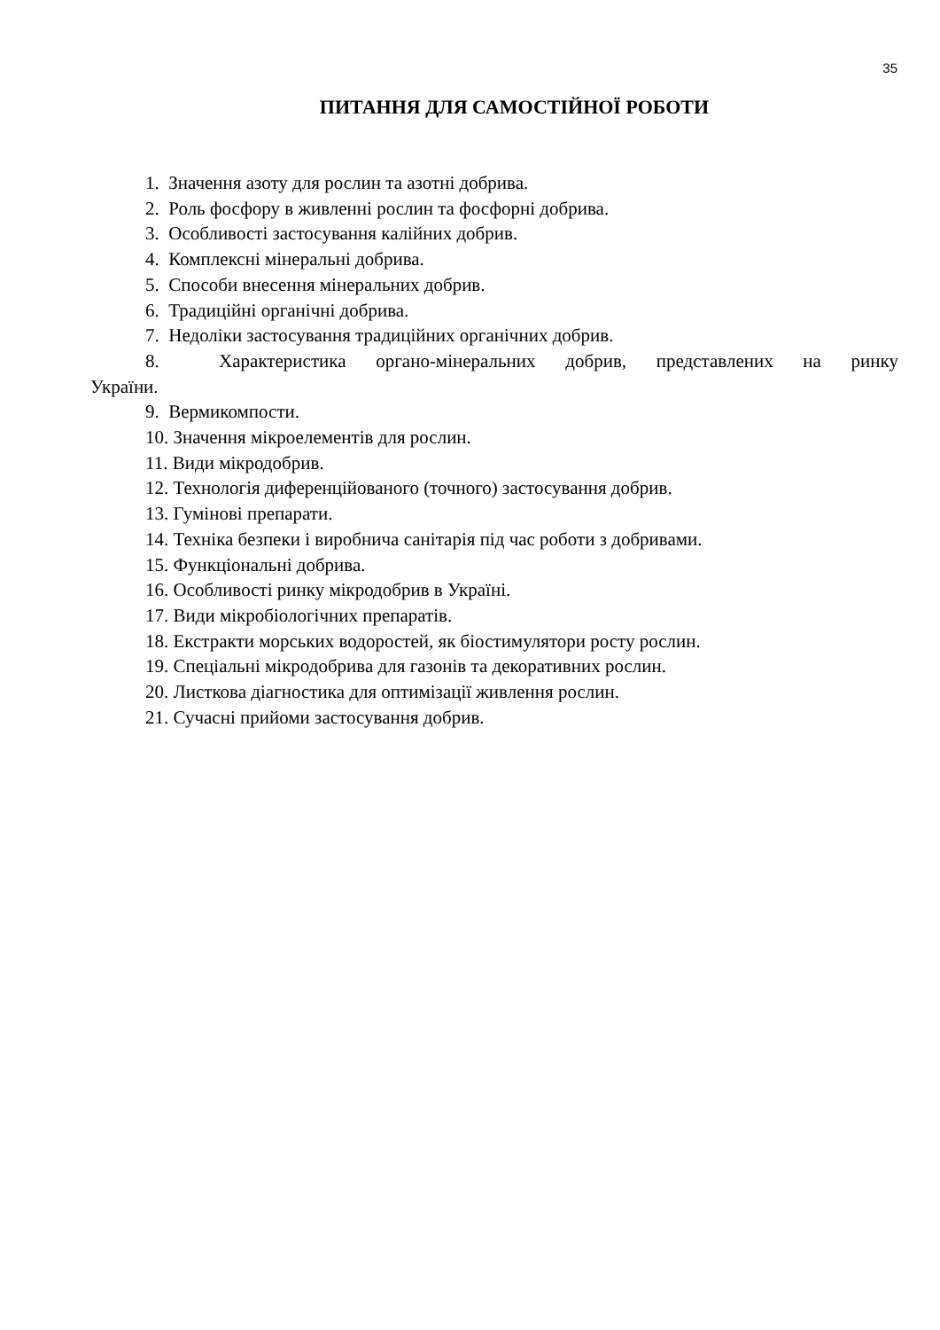35
ПИТАННЯ ДЛЯ САМОСТІЙНОЇ РОБОТИ
1. Значення азоту для рослин та азотні добрива.
2. Роль фосфору в живленні рослин та фосфорні добрива.
3. Особливості застосування калійних добрив.
4. Комплексні мінеральні добрива.
5. Способи внесення мінеральних добрив.
6. Традиційні органічні добрива.
7. Недоліки застосування традиційних органічних добрив.
8. Характеристика органо-мінеральних добрив, представлених на ринку
України.
9. Вермикомпости.
10. Значення мікроелементів для рослин.
11. Види мікродобрив.
12. Технологія диференційованого (точного) застосування добрив.
13. Гумінові препарати.
14. Техніка безпеки і виробнича санітарія під час роботи з добривами.
15. Функціональні добрива.
16. Особливості ринку мікродобрив в Україні.
17. Види мікробіологічних препаратів.
18. Екстракти морських водоростей, як біостимулятори росту рослин.
19. Спеціальні мікродобрива для газонів та декоративних рослин.
20. Листкова діагностика для оптимізації живлення рослин.
21. Сучасні прийоми застосування добрив.